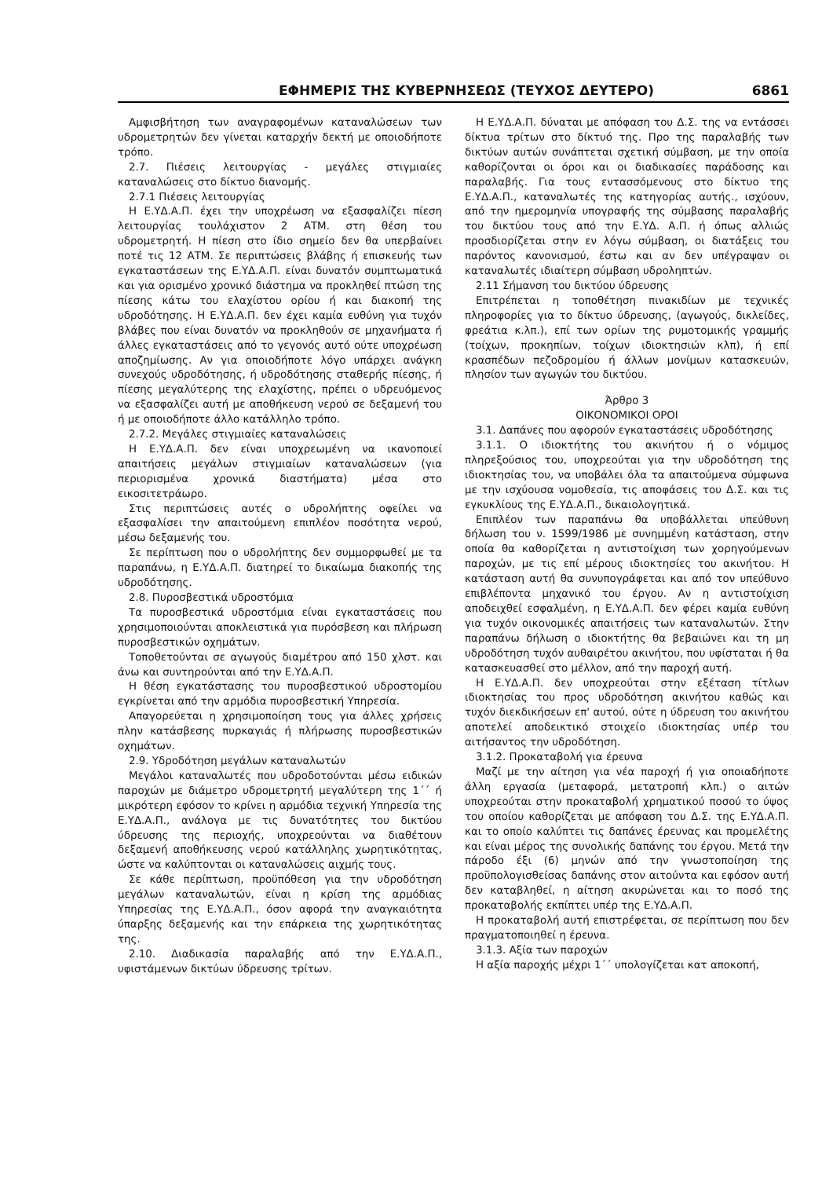ΕΦΗΜΕΡΙΣ ΤΗΣ ΚΥΒΕΡΝΗΣΕΩΣ (ΤΕΥΧΟΣ ΔΕΥΤΕΡΟ) 6861
Αμφισβήτηση των αναγραφομένων καταναλώσεων των υδρομετρητών δεν γίνεται καταρχήν δεκτή με οποιοδήποτε τρόπο.
2.7. Πιέσεις λειτουργίας - μεγάλες στιγμιαίες καταναλώσεις στο δίκτυο διανομής.
2.7.1 Πιέσεις λειτουργίας
Η Ε.ΥΔ.Α.Π. έχει την υποχρέωση να εξασφαλίζει πίεση λειτουργίας τουλάχιστον 2 ΑΤΜ. στη θέση του υδρομετρητή. Η πίεση στο ίδιο σημείο δεν θα υπερβαίνει ποτέ τις 12 ΑΤΜ. Σε περιπτώσεις βλάβης ή επισκευής των εγκαταστάσεων της Ε.ΥΔ.Α.Π. είναι δυνατόν συμπτωματικά και για ορισμένο χρονικό διάστημα να προκληθεί πτώση της πίεσης κάτω του ελαχίστου ορίου ή και διακοπή της υδροδότησης. Η Ε.ΥΔ.Α.Π. δεν έχει καμία ευθύνη για τυχόν βλάβες που είναι δυνατόν να προκληθούν σε μηχανήματα ή άλλες εγκαταστάσεις από το γεγονός αυτό ούτε υποχρέωση αποζημίωσης. Αν για οποιοδήποτε λόγο υπάρχει ανάγκη συνεχούς υδροδότησης, ή υδροδότησης σταθερής πίεσης, ή πίεσης μεγαλύτερης της ελαχίστης, πρέπει ο υδρευόμενος να εξασφαλίζει αυτή με αποθήκευση νερού σε δεξαμενή του ή με οποιοδήποτε άλλο κατάλληλο τρόπο.
2.7.2. Μεγάλες στιγμιαίες καταναλώσεις
Η Ε.ΥΔ.Α.Π. δεν είναι υποχρεωμένη να ικανοποιεί απαιτήσεις μεγάλων στιγμιαίων καταναλώσεων (για περιορισμένα χρονικά διαστήματα) μέσα στο εικοσιτετράωρο.
Στις περιπτώσεις αυτές ο υδρολήπτης οφείλει να εξασφαλίσει την απαιτούμενη επιπλέον ποσότητα νερού, μέσω δεξαμενής του.
Σε περίπτωση που ο υδρολήπτης δεν συμμορφωθεί με τα παραπάνω, η Ε.ΥΔ.Α.Π. διατηρεί το δικαίωμα διακοπής της υδροδότησης.
2.8. Πυροσβεστικά υδροστόμια
Τα πυροσβεστικά υδροστόμια είναι εγκαταστάσεις που χρησιμοποιούνται αποκλειστικά για πυρόσβεση και πλήρωση πυροσβεστικών οχημάτων.
Τοποθετούνται σε αγωγούς διαμέτρου από 150 χλστ. και άνω και συντηρούνται από την Ε.ΥΔ.Α.Π.
Η θέση εγκατάστασης του πυροσβεστικού υδροστομίου εγκρίνεται από την αρμόδια πυροσβεστική Υπηρεσία.
Απαγορεύεται η χρησιμοποίηση τους για άλλες χρήσεις πλην κατάσβεσης πυρκαγιάς ή πλήρωσης πυροσβεστικών οχημάτων.
2.9. Υδροδότηση μεγάλων καταναλωτών
Μεγάλοι καταναλωτές που υδροδοτούνται μέσω ειδικών παροχών με διάμετρο υδρομετρητή μεγαλύτερη της 1΄΄ ή μικρότερη εφόσον το κρίνει η αρμόδια τεχνική Υπηρεσία της Ε.ΥΔ.Α.Π., ανάλογα με τις δυνατότητες του δικτύου ύδρευσης της περιοχής, υποχρεούνται να διαθέτουν δεξαμενή αποθήκευσης νερού κατάλληλης χωρητικότητας, ώστε να καλύπτονται οι καταναλώσεις αιχμής τους.
Σε κάθε περίπτωση, προϋπόθεση για την υδροδότηση μεγάλων καταναλωτών, είναι η κρίση της αρμόδιας Υπηρεσίας της Ε.ΥΔ.Α.Π., όσον αφορά την αναγκαιότητα ύπαρξης δεξαμενής και την επάρκεια της χωρητικότητας της.
2.10. Διαδικασία παραλαβής από την Ε.ΥΔ.Α.Π., υφιστάμενων δικτύων ύδρευσης τρίτων.
Η Ε.ΥΔ.Α.Π. δύναται με απόφαση του Δ.Σ. της να εντάσσει δίκτυα τρίτων στο δίκτυό της. Προ της παραλαβής των δικτύων αυτών συνάπτεται σχετική σύμβαση, με την οποία καθορίζονται οι όροι και οι διαδικασίες παράδοσης και παραλαβής. Για τους εντασσόμενους στο δίκτυο της Ε.ΥΔ.Α.Π., καταναλωτές της κατηγορίας αυτής., ισχύουν, από την ημερομηνία υπογραφής της σύμβασης παραλαβής του δικτύου τους από την Ε.ΥΔ. Α.Π. ή όπως αλλιώς προσδιορίζεται στην εν λόγω σύμβαση, οι διατάξεις του παρόντος κανονισμού, έστω και αν δεν υπέγραψαν οι καταναλωτές ιδιαίτερη σύμβαση υδροληπτών.
2.11 Σήμανση του δικτύου ύδρευσης
Επιτρέπεται η τοποθέτηση πινακιδίων με τεχνικές πληροφορίες για το δίκτυο ύδρευσης, (αγωγούς, δικλείδες, φρεάτια κ.λπ.), επί των ορίων της ρυμοτομικής γραμμής (τοίχων, προκηπίων, τοίχων ιδιοκτησιών κλπ), ή επί κρασπέδων πεζοδρομίου ή άλλων μονίμων κατασκευών, πλησίον των αγωγών του δικτύου.
Άρθρο 3
ΟΙΚΟΝΟΜΙΚΟΙ ΟΡΟΙ
3.1. Δαπάνες που αφορούν εγκαταστάσεις υδροδότησης
3.1.1. Ο ιδιοκτήτης του ακινήτου ή ο νόμιμος πληρεξούσιος του, υποχρεούται για την υδροδότηση της ιδιοκτησίας του, να υποβάλει όλα τα απαιτούμενα σύμφωνα με την ισχύουσα νομοθεσία, τις αποφάσεις του Δ.Σ. και τις εγκυκλίους της Ε.ΥΔ.Α.Π., δικαιολογητικά.
Επιπλέον των παραπάνω θα υποβάλλεται υπεύθυνη δήλωση του ν. 1599/1986 με συνημμένη κατάσταση, στην οποία θα καθορίζεται η αντιστοίχιση των χορηγούμενων παροχών, με τις επί μέρους ιδιοκτησίες του ακινήτου. Η κατάσταση αυτή θα συνυπογράφεται και από τον υπεύθυνο επιβλέποντα μηχανικό του έργου. Αν η αντιστοίχιση αποδειχθεί εσφαλμένη, η Ε.ΥΔ.Α.Π. δεν φέρει καμία ευθύνη για τυχόν οικονομικές απαιτήσεις των καταναλωτών. Στην παραπάνω δήλωση ο ιδιοκτήτης θα βεβαιώνει και τη μη υδροδότηση τυχόν αυθαιρέτου ακινήτου, που υφίσταται ή θα κατασκευασθεί στο μέλλον, από την παροχή αυτή.
Η Ε.ΥΔ.Α.Π. δεν υποχρεούται στην εξέταση τίτλων ιδιοκτησίας του προς υδροδότηση ακινήτου καθώς και τυχόν διεκδικήσεων επ' αυτού, ούτε η ύδρευση του ακινήτου αποτελεί αποδεικτικό στοιχείο ιδιοκτησίας υπέρ του αιτήσαντος την υδροδότηση.
3.1.2. Προκαταβολή για έρευνα
Μαζί με την αίτηση για νέα παροχή ή για οποιαδήποτε άλλη εργασία (μεταφορά, μετατροπή κλπ.) ο αιτών υποχρεούται στην προκαταβολή χρηματικού ποσού το ύψος του οποίου καθορίζεται με απόφαση του Δ.Σ. της Ε.ΥΔ.Α.Π. και το οποίο καλύπτει τις δαπάνες έρευνας και προμελέτης και είναι μέρος της συνολικής δαπάνης του έργου. Μετά την πάροδο έξι (6) μηνών από την γνωστοποίηση της προϋπολογισθείσας δαπάνης στον αιτούντα και εφόσον αυτή δεν καταβληθεί, η αίτηση ακυρώνεται και το ποσό της προκαταβολής εκπίπτει υπέρ της Ε.ΥΔ.Α.Π.
Η προκαταβολή αυτή επιστρέφεται, σε περίπτωση που δεν πραγματοποιηθεί η έρευνα.
3.1.3. Αξία των παροχών
Η αξία παροχής μέχρι 1΄΄ υπολογίζεται κατ αποκοπή,